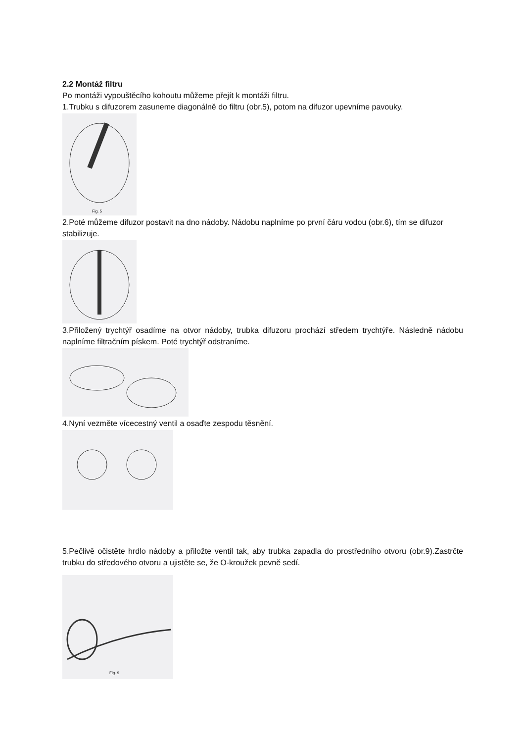2.2 Montáž filtru
Po montáži vypouštěcího kohoutu můžeme přejít k montáži filtru.
1.Trubku s difuzorem zasuneme diagonálně do filtru (obr.5), potom na difuzor upevníme pavouky.
Fig. 5
2.Poté můžeme difuzor postavit na dno nádoby. Nádobu naplníme po první čáru vodou (obr.6), tím se difuzor stabilizuje.
3.Přiložený trychtýř osadíme na otvor nádoby, trubka difuzoru prochází středem trychtýře. Následně nádobu naplníme filtračním pískem. Poté trychtýř odstraníme.
4.Nyní vezměte vícecestný ventil a osaďte zespodu těsnění.
5.Pečlivě očistěte hrdlo nádoby a přiložte ventil tak, aby trubka zapadla do prostředního otvoru (obr.9).Zastrčte trubku do středového otvoru a ujistěte se, že O-kroužek pevně sedí.
Fig. 9